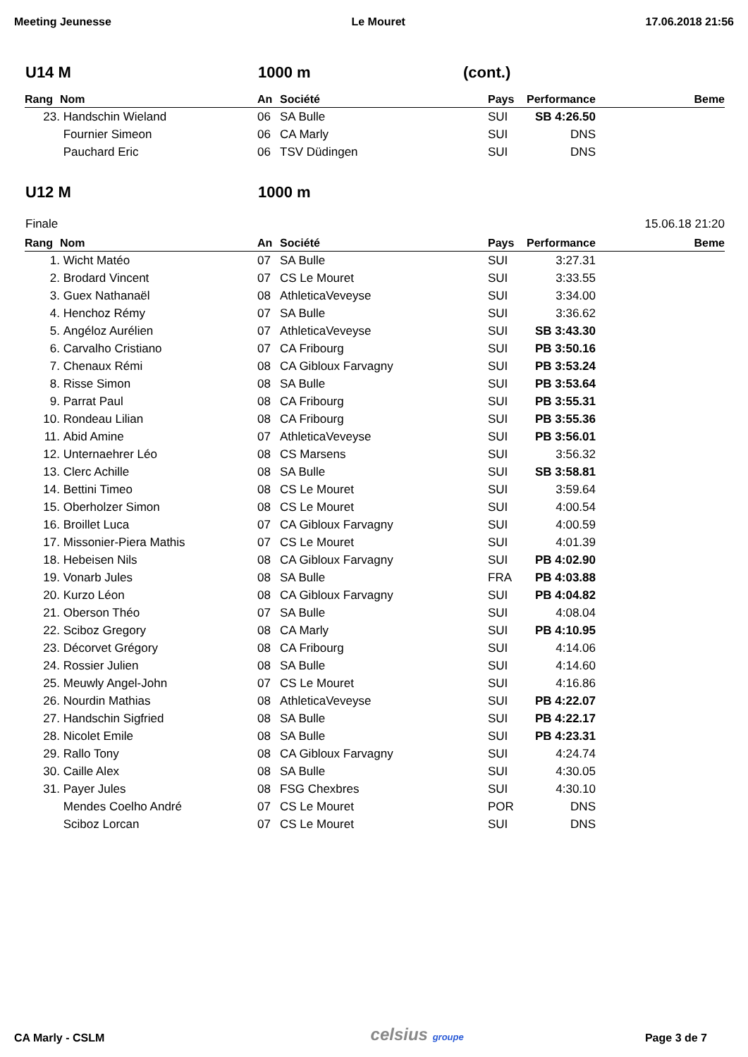Meeting Jeunesse Le Mouret 17.06.2018 21:56
U14 M 1000 m (cont.)
| Rang | Nom | An | Société | Pays | Performance | Beme |
| --- | --- | --- | --- | --- | --- | --- |
| 23. | Handschin Wieland | 06 | SA Bulle | SUI | SB 4:26.50 | |
| | Fournier Simeon | 06 | CA Marly | SUI | DNS | |
| | Pauchard Eric | 06 | TSV Düdingen | SUI | DNS | |
U12 M 1000 m
Finale 15.06.18 21:20
| Rang | Nom | An | Société | Pays | Performance | Beme |
| --- | --- | --- | --- | --- | --- | --- |
| 1. | Wicht Matéo | 07 | SA Bulle | SUI | 3:27.31 | |
| 2. | Brodard Vincent | 07 | CS Le Mouret | SUI | 3:33.55 | |
| 3. | Guex Nathanaël | 08 | AthleticaVeveyse | SUI | 3:34.00 | |
| 4. | Henchoz Rémy | 07 | SA Bulle | SUI | 3:36.62 | |
| 5. | Angéloz Aurélien | 07 | AthleticaVeveyse | SUI | SB 3:43.30 | |
| 6. | Carvalho Cristiano | 07 | CA Fribourg | SUI | PB 3:50.16 | |
| 7. | Chenaux Rémi | 08 | CA Gibloux Farvagny | SUI | PB 3:53.24 | |
| 8. | Risse Simon | 08 | SA Bulle | SUI | PB 3:53.64 | |
| 9. | Parrat Paul | 08 | CA Fribourg | SUI | PB 3:55.31 | |
| 10. | Rondeau Lilian | 08 | CA Fribourg | SUI | PB 3:55.36 | |
| 11. | Abid Amine | 07 | AthleticaVeveyse | SUI | PB 3:56.01 | |
| 12. | Unternaehrer Léo | 08 | CS Marsens | SUI | 3:56.32 | |
| 13. | Clerc Achille | 08 | SA Bulle | SUI | SB 3:58.81 | |
| 14. | Bettini Timeo | 08 | CS Le Mouret | SUI | 3:59.64 | |
| 15. | Oberholzer Simon | 08 | CS Le Mouret | SUI | 4:00.54 | |
| 16. | Broillet Luca | 07 | CA Gibloux Farvagny | SUI | 4:00.59 | |
| 17. | Missonier-Piera Mathis | 07 | CS Le Mouret | SUI | 4:01.39 | |
| 18. | Hebeisen Nils | 08 | CA Gibloux Farvagny | SUI | PB 4:02.90 | |
| 19. | Vonarb Jules | 08 | SA Bulle | FRA | PB 4:03.88 | |
| 20. | Kurzo Léon | 08 | CA Gibloux Farvagny | SUI | PB 4:04.82 | |
| 21. | Oberson Théo | 07 | SA Bulle | SUI | 4:08.04 | |
| 22. | Sciboz Gregory | 08 | CA Marly | SUI | PB 4:10.95 | |
| 23. | Décorvet Grégory | 08 | CA Fribourg | SUI | 4:14.06 | |
| 24. | Rossier Julien | 08 | SA Bulle | SUI | 4:14.60 | |
| 25. | Meuwly Angel-John | 07 | CS Le Mouret | SUI | 4:16.86 | |
| 26. | Nourdin Mathias | 08 | AthleticaVeveyse | SUI | PB 4:22.07 | |
| 27. | Handschin Sigfried | 08 | SA Bulle | SUI | PB 4:22.17 | |
| 28. | Nicolet Emile | 08 | SA Bulle | SUI | PB 4:23.31 | |
| 29. | Rallo Tony | 08 | CA Gibloux Farvagny | SUI | 4:24.74 | |
| 30. | Caille Alex | 08 | SA Bulle | SUI | 4:30.05 | |
| 31. | Payer Jules | 08 | FSG Chexbres | SUI | 4:30.10 | |
| | Mendes Coelho André | 07 | CS Le Mouret | POR | DNS | |
| | Sciboz Lorcan | 07 | CS Le Mouret | SUI | DNS | |
CA Marly - CSLM celsius groupe Page 3 de 7